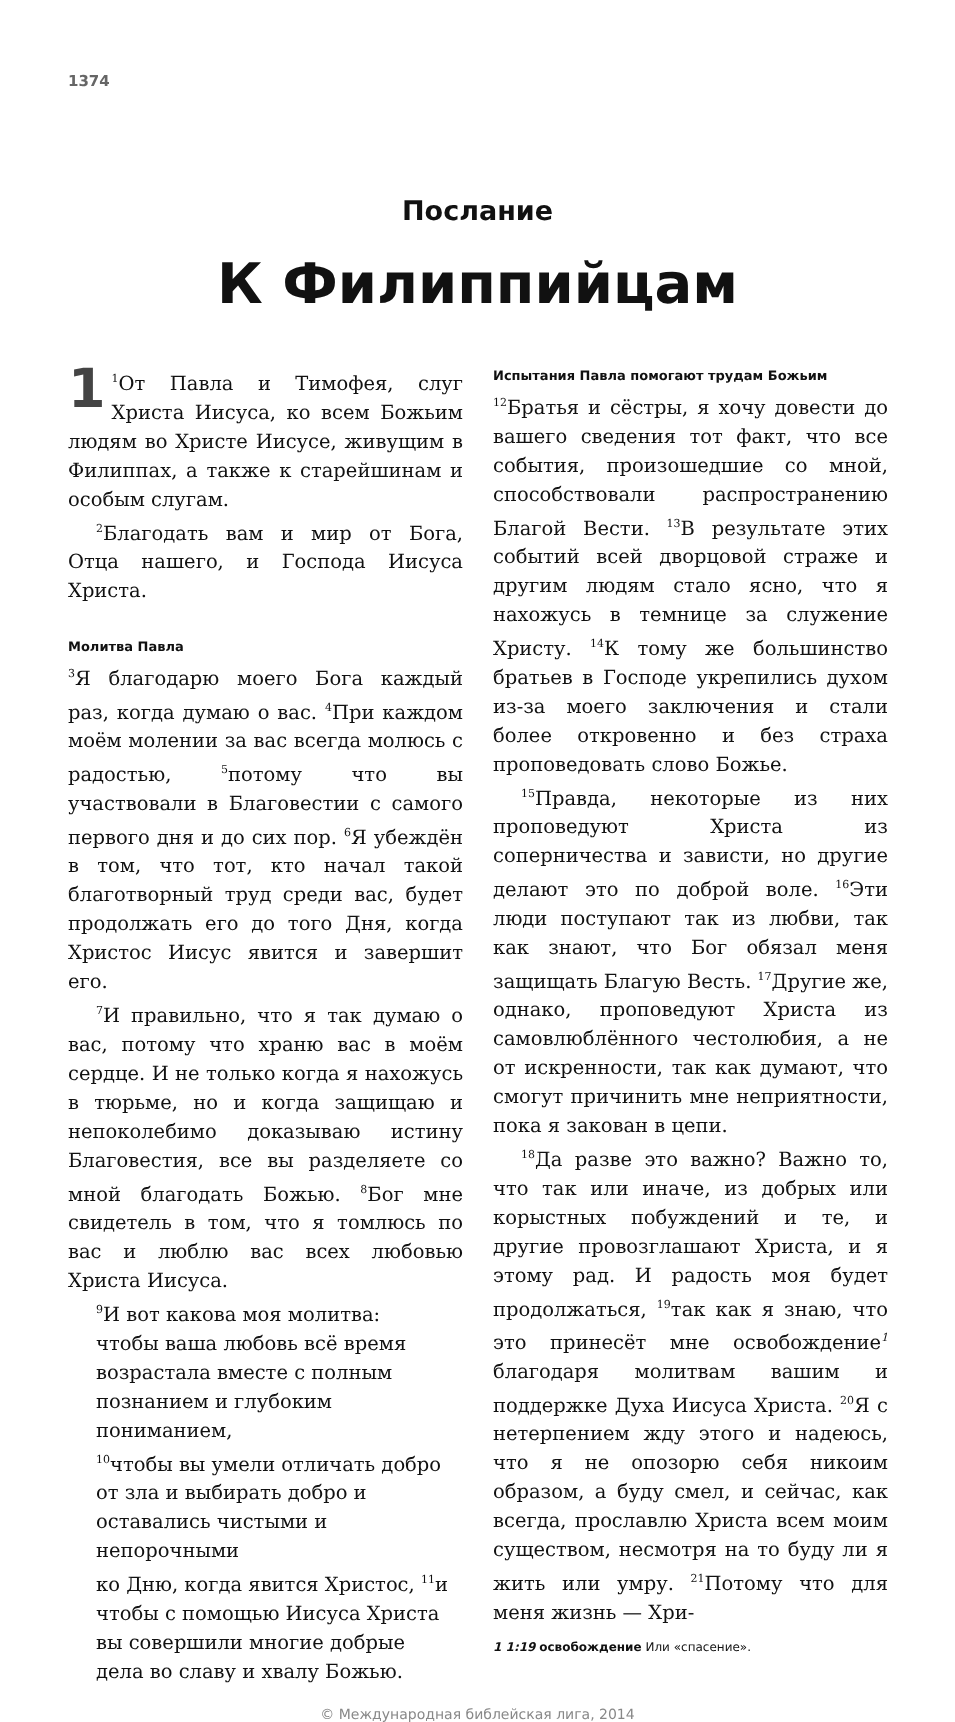1374
Послание
К Филиппийцам
1<sup>1</sup>От Павла и Тимофея, слуг Христа Иисуса, ко всем Божьим людям во Христе Иисусе, живущим в Филиппах, а также к старейшинам и особым слугам.
<sup>2</sup> Благодать вам и мир от Бога, Отца нашего, и Господа Иисуса Христа.
Молитва Павла
<sup>3</sup> Я благодарю моего Бога каждый раз, когда думаю о вас. <sup>4</sup>При каждом моём молении за вас всегда молюсь с радостью, <sup>5</sup>потому что вы участвовали в Благовестии с самого первого дня и до сих пор. <sup>6</sup>Я убеждён в том, что тот, кто начал такой благотворный труд среди вас, будет продолжать его до того Дня, когда Христос Иисус явится и завершит его.
<sup>7</sup> И правильно, что я так думаю о вас, потому что храню вас в моём сердце. И не только когда я нахожусь в тюрьме, но и когда защищаю и непоколебимо доказываю истину Благовестия, все вы разделяете со мной благодать Божью. <sup>8</sup>Бог мне свидетель в том, что я томлюсь по вас и люблю вас всех любовью Христа Иисуса.
<sup>9</sup> И вот какова моя молитва:
чтобы ваша любовь всё время
возрастала вместе с полным познанием и глубоким пониманием,
<sup>10</sup> чтобы вы умели отличать добро
от зла и выбирать добро и оставались чистыми и непорочными
ко Дню, когда явится Христос, <sup>11</sup>и
чтобы с помощью Иисуса Христа
вы совершили многие добрые
дела во славу и хвалу Божью.
Испытания Павла помогают трудам Божьим
<sup>12</sup> Братья и сёстры, я хочу довести до вашего сведения тот факт, что все события, произошедшие со мной, способствовали распространению Благой Вести. <sup>13</sup>В результате этих событий всей дворцовой страже и другим людям стало ясно, что я нахожусь в темнице за служение Христу. <sup>14</sup>К тому же большинство братьев в Господе укрепились духом из-за моего заключения и стали более откровенно и без страха проповедовать слово Божье.
<sup>15</sup> Правда, некоторые из них проповедуют Христа из соперничества и зависти, но другие делают это по доброй воле. <sup>16</sup>Эти люди поступают так из любви, так как знают, что Бог обязал меня защищать Благую Весть. <sup>17</sup>Другие же, однако, проповедуют Христа из самовлюблённого честолюбия, а не от искренности, так как думают, что смогут причинить мне неприятности, пока я закован в цепи.
<sup>18</sup> Да разве это важно? Важно то, что так или иначе, из добрых или корыстных побуждений и те, и другие провозглашают Христа, и я этому рад. И радость моя будет продолжаться, <sup>19</sup>так как я знаю, что это принесёт мне освобождение<sup>1</sup> благодаря молитвам вашим и поддержке Духа Иисуса Христа. <sup>20</sup>Я с нетерпением жду этого и надеюсь, что я не опозорю себя никоим образом, а буду смел, и сейчас, как всегда, прославлю Христа всем моим существом, несмотря на то буду ли я жить или умру. <sup>21</sup>Потому что для меня жизнь — Хри-
1 1:19 освобождение Или «спасение».
© Международная библейская лига, 2014